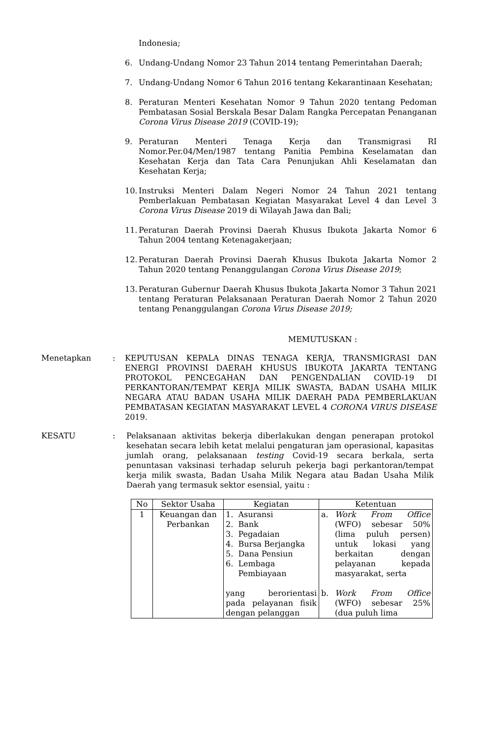Indonesia;
6. Undang-Undang Nomor 23 Tahun 2014 tentang Pemerintahan Daerah;
7. Undang-Undang Nomor 6 Tahun 2016 tentang Kekarantinaan Kesehatan;
8. Peraturan Menteri Kesehatan Nomor 9 Tahun 2020 tentang Pedoman Pembatasan Sosial Berskala Besar Dalam Rangka Percepatan Penanganan Corona Virus Disease 2019 (COVID-19);
9. Peraturan Menteri Tenaga Kerja dan Transmigrasi RI Nomor.Per.04/Men/1987 tentang Panitia Pembina Keselamatan dan Kesehatan Kerja dan Tata Cara Penunjukan Ahli Keselamatan dan Kesehatan Kerja;
10.
Instruksi Menteri Dalam Negeri Nomor 24 Tahun 2021 tentang Pemberlakuan Pembatasan Kegiatan Masyarakat Level 4 dan Level 3 Corona Virus Disease 2019 di Wilayah Jawa dan Bali;
11.
Peraturan Daerah Provinsi Daerah Khusus Ibukota Jakarta Nomor 6 Tahun 2004 tentang Ketenagakerjaan;
12.
Peraturan Daerah Provinsi Daerah Khusus Ibukota Jakarta Nomor 2 Tahun 2020 tentang Penanggulangan Corona Virus Disease 2019;
13.
Peraturan Gubernur Daerah Khusus Ibukota Jakarta Nomor 3 Tahun 2021 tentang Peraturan Pelaksanaan Peraturan Daerah Nomor 2 Tahun 2020 tentang Penanggulangan Corona Virus Disease 2019;
MEMUTUSKAN :
Menetapkan : KEPUTUSAN KEPALA DINAS TENAGA KERJA, TRANSMIGRASI DAN ENERGI PROVINSI DAERAH KHUSUS IBUKOTA JAKARTA TENTANG PROTOKOL PENCEGAHAN DAN PENGENDALIAN COVID-19 DI PERKANTORAN/TEMPAT KERJA MILIK SWASTA, BADAN USAHA MILIK NEGARA ATAU BADAN USAHA MILIK DAERAH PADA PEMBERLAKUAN PEMBATASAN KEGIATAN MASYARAKAT LEVEL 4 CORONA VIRUS DISEASE 2019.
KESATU : Pelaksanaan aktivitas bekerja diberlakukan dengan penerapan protokol kesehatan secara lebih ketat melalui pengaturan jam operasional, kapasitas jumlah orang, pelaksanaan testing Covid-19 secara berkala, serta penuntasan vaksinasi terhadap seluruh pekerja bagi perkantoran/tempat kerja milik swasta, Badan Usaha Milik Negara atau Badan Usaha Milik Daerah yang termasuk sektor esensial, yaitu :
| No | Sektor Usaha | Kegiatan | Ketentuan |
| --- | --- | --- | --- |
| 1 | Keuangan dan Perbankan | 1. Asuransi 2. Bank 3. Pegadaian 4. Bursa Berjangka 5. Dana Pensiun 6. Lembaga Pembiayaan yang berorientasi pada pelayanan fisik dengan pelanggan | a. Work From Office (WFO) sebesar 50% (lima puluh persen) untuk lokasi yang berkaitan dengan pelayanan kepada masyarakat, serta b. Work From Office (WFO) sebesar 25% (dua puluh lima |